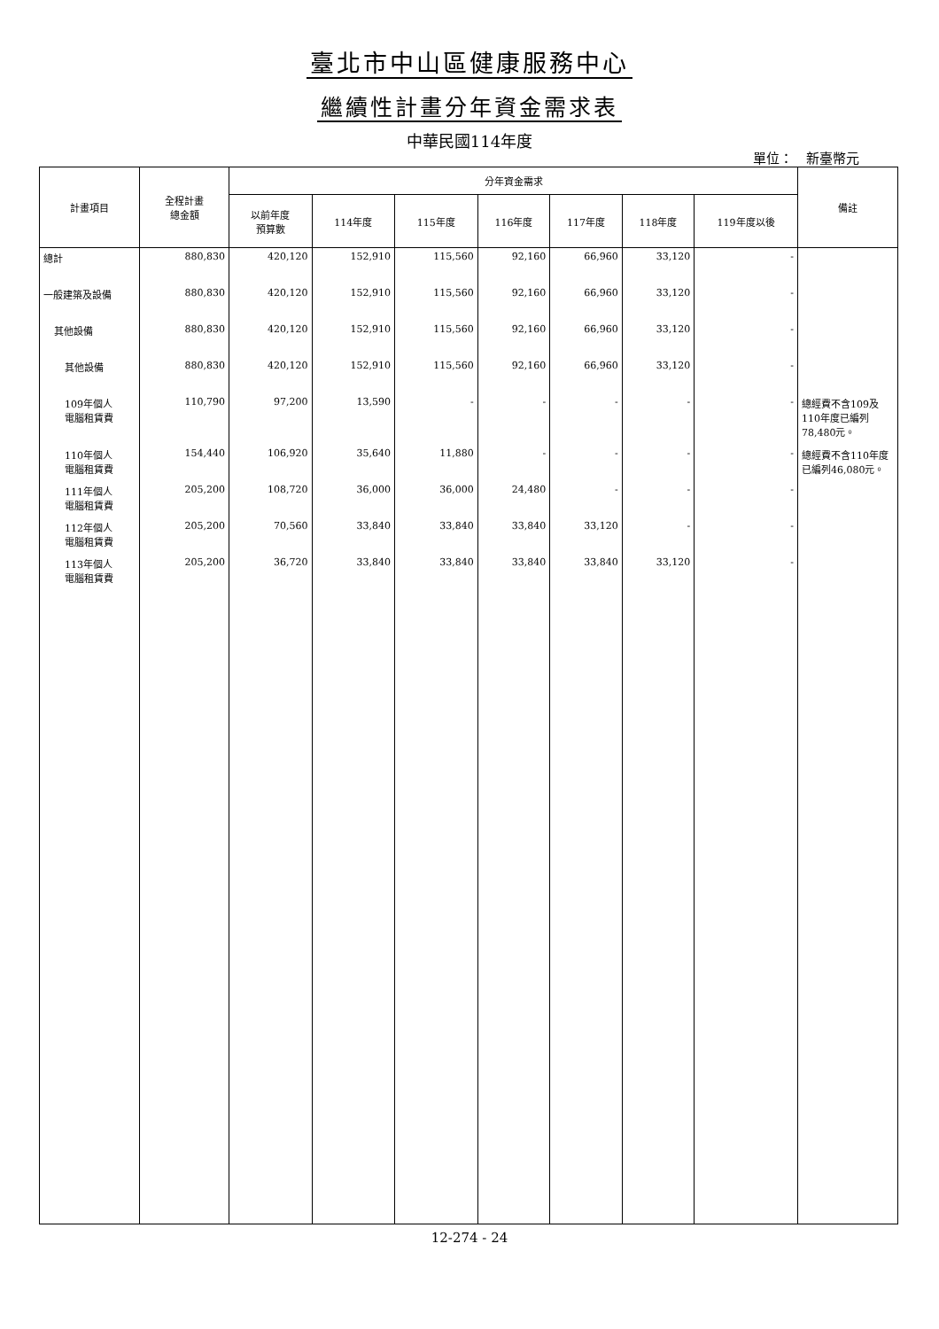臺北市中山區健康服務中心
繼續性計畫分年資金需求表
中華民國114年度
單位：　新臺幣元
| 計畫項目 | 全程計畫 總金額 | 分年資金需求 | | | | | | | 備註 |
| --- | --- | --- | --- | --- | --- | --- | --- | --- | --- |
| | | 以前年度 預算數 | 114年度 | 115年度 | 116年度 | 117年度 | 118年度 | 119年度以後 | |
| 總計 | 880,830 | 420,120 | 152,910 | 115,560 | 92,160 | 66,960 | 33,120 | - | |
| 一般建築及設備 | 880,830 | 420,120 | 152,910 | 115,560 | 92,160 | 66,960 | 33,120 | - | |
| 其他設備 | 880,830 | 420,120 | 152,910 | 115,560 | 92,160 | 66,960 | 33,120 | - | |
| 其他設備 | 880,830 | 420,120 | 152,910 | 115,560 | 92,160 | 66,960 | 33,120 | - | |
| 109年個人 電腦租賃費 | 110,790 | 97,200 | 13,590 | - | - | - | - | - | 總經費不含109及110年度已編列78,480元。 |
| 110年個人 電腦租賃費 | 154,440 | 106,920 | 35,640 | 11,880 | - | - | - | - | 總經費不含110年度已編列46,080元。 |
| 111年個人 電腦租賃費 | 205,200 | 108,720 | 36,000 | 36,000 | 24,480 | - | - | - | |
| 112年個人 電腦租賃費 | 205,200 | 70,560 | 33,840 | 33,840 | 33,840 | 33,120 | - | - | |
| 113年個人 電腦租賃費 | 205,200 | 36,720 | 33,840 | 33,840 | 33,840 | 33,840 | 33,120 | - | |
12-274 - 24